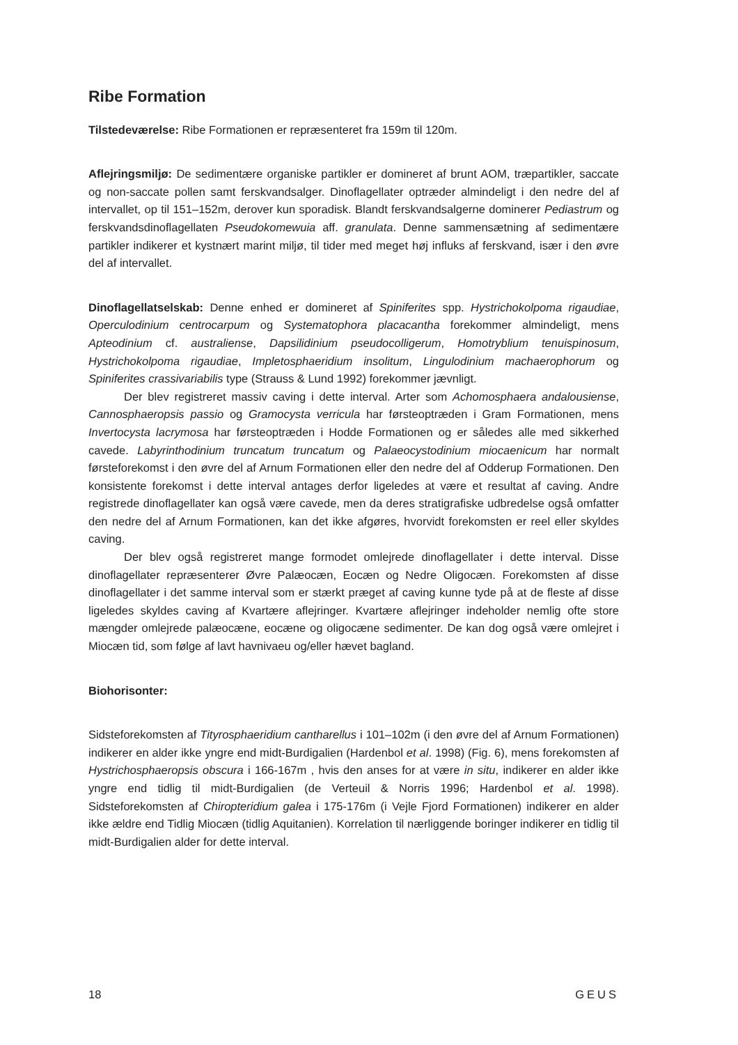Ribe Formation
Tilstedeværelse: Ribe Formationen er repræsenteret fra 159m til 120m.
Aflejringsmiljø: De sedimentære organiske partikler er domineret af brunt AOM, træpartikler, saccate og non-saccate pollen samt ferskvandsalger. Dinoflagellater optræder almindeligt i den nedre del af intervallet, op til 151–152m, derover kun sporadisk. Blandt ferskvandsalgerne dominerer Pediastrum og ferskvandsdinoflagellaten Pseudokomewuia aff. granulata. Denne sammensætning af sedimentære partikler indikerer et kystnært marint miljø, til tider med meget høj influks af ferskvand, især i den øvre del af intervallet.
Dinoflagellatselskab: Denne enhed er domineret af Spiniferites spp. Hystrichokolpoma rigaudiae, Operculodinium centrocarpum og Systematophora placacantha forekommer almindeligt, mens Apteodinium cf. australiense, Dapsilidinium pseudocolligerum, Homotryblium tenuispinosum, Hystrichokolpoma rigaudiae, Impletosphaeridium insolitum, Lingulodinium machaerophorum og Spiniferites crassivariabilis type (Strauss & Lund 1992) forekommer jævnligt.
Der blev registreret massiv caving i dette interval. Arter som Achomosphaera andalousiense, Cannosphaeropsis passio og Gramocysta verricula har førsteoptræden i Gram Formationen, mens Invertocysta lacrymosa har førsteoptræden i Hodde Formationen og er således alle med sikkerhed cavede. Labyrinthodinium truncatum truncatum og Palaeocystodinium miocaenicum har normalt førsteforekomst i den øvre del af Arnum Formationen eller den nedre del af Odderup Formationen. Den konsistente forekomst i dette interval antages derfor ligeledes at være et resultat af caving. Andre registrede dinoflagellater kan også være cavede, men da deres stratigrafiske udbredelse også omfatter den nedre del af Arnum Formationen, kan det ikke afgøres, hvorvidt forekomsten er reel eller skyldes caving.
Der blev også registreret mange formodet omlejrede dinoflagellater i dette interval. Disse dinoflagellater repræsenterer Øvre Palæocæn, Eocæn og Nedre Oligocæn. Forekomsten af disse dinoflagellater i det samme interval som er stærkt præget af caving kunne tyde på at de fleste af disse ligeledes skyldes caving af Kvartære aflejringer. Kvartære aflejringer indeholder nemlig ofte store mængder omlejrede palæocæne, eocæne og oligocæne sedimenter. De kan dog også være omlejret i Miocæn tid, som følge af lavt havnivaeu og/eller hævet bagland.
Biohorisonter:
Sidsteforekomsten af Tityrosphaeridium cantharellus i 101–102m (i den øvre del af Arnum Formationen) indikerer en alder ikke yngre end midt-Burdigalien (Hardenbol et al. 1998) (Fig. 6), mens forekomsten af Hystrichosphaeropsis obscura i 166-167m , hvis den anses for at være in situ, indikerer en alder ikke yngre end tidlig til midt-Burdigalien (de Verteuil & Norris 1996; Hardenbol et al. 1998). Sidsteforekomsten af Chiropteridium galea i 175-176m (i Vejle Fjord Formationen) indikerer en alder ikke ældre end Tidlig Miocæn (tidlig Aquitanien). Korrelation til nærliggende boringer indikerer en tidlig til midt-Burdigalien alder for dette interval.
18 GEUS